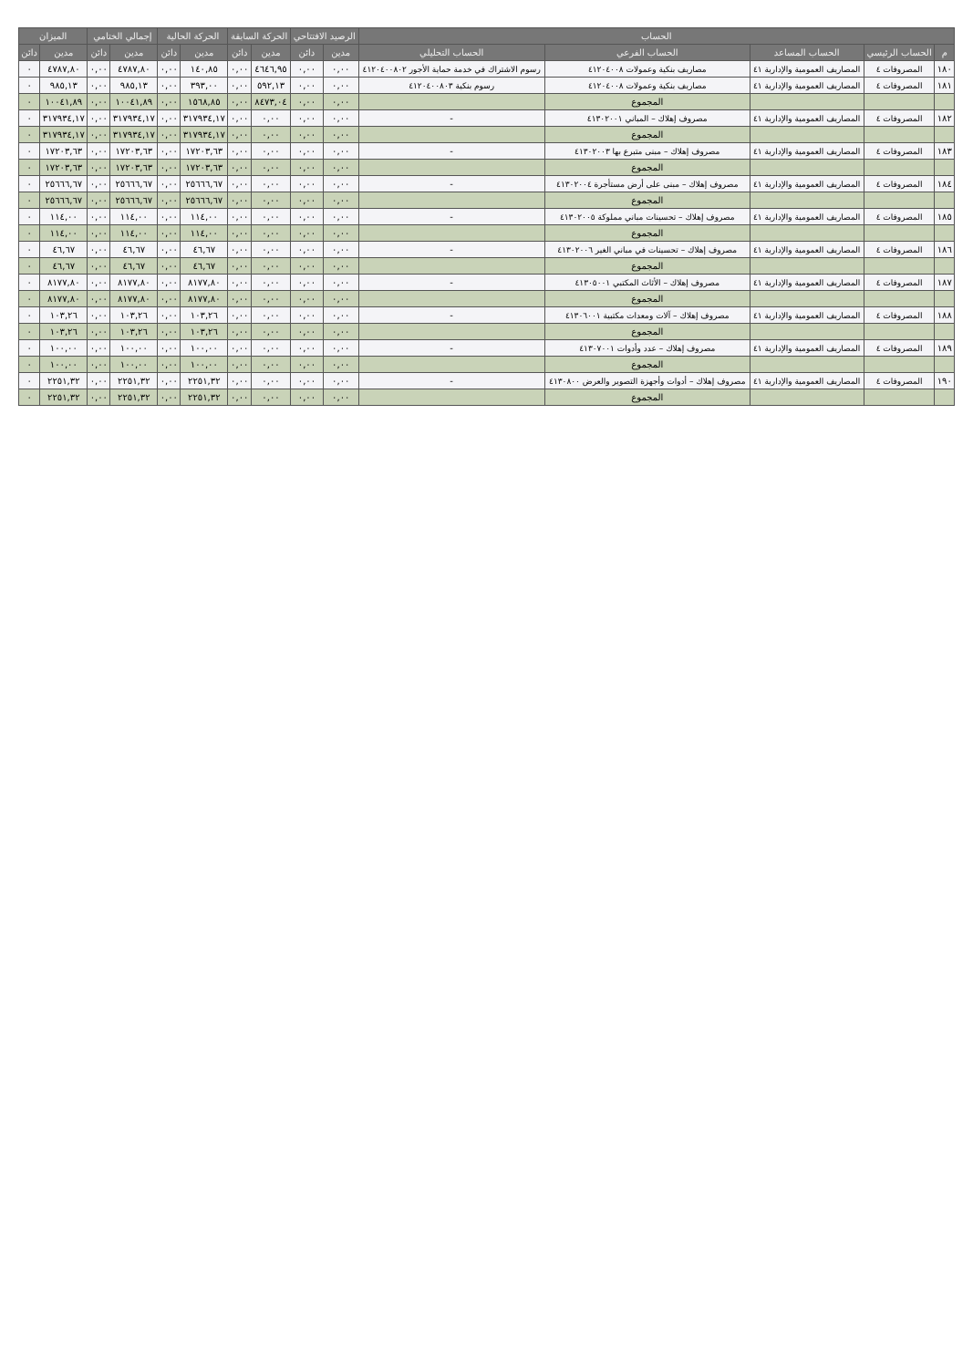| الحساب | | | | | الرصيد الافتتاحي | | الحركة السابقة | | الحركة الحالية | | إجمالي الختامي | | الميزان | |
| --- | --- | --- | --- | --- | --- | --- | --- | --- | --- | --- | --- | --- | --- | --- |
| م | الحساب الرئيسي | الحساب المساعد | الحساب الفرعي | الحساب التحليلي | مدين | دائن | مدين | دائن | مدين | دائن | مدين | دائن | مدين | دائن |
| ١٨٠ | المصروفات ٤ | المصاريف العمومية والإدارية ٤١ | مصاريف بنكية وعمولات ٤١٢٠٤٠٠٨ | رسوم الاشتراك في خدمة حماية الأجور ٤١٢٠٤٠٠٨٠٢ | ٠,٠٠ | ٠,٠٠ | ٤٦٤٦,٩٥ | ٠,٠٠ | ١٤٠,٨٥ | ٠,٠٠ | ٤٧٨٧,٨٠ | ٠,٠٠ | ٤٧٨٧,٨٠ | ٠ |
| ١٨١ | المصروفات ٤ | المصاريف العمومية والإدارية ٤١ | مصاريف بنكية وعمولات ٤١٢٠٤٠٠٨ | رسوم بنكية ٤١٢٠٤٠٠٨٠٣ | ٠,٠٠ | ٠,٠٠ | ٥٩٢,١٣ | ٠,٠٠ | ٣٩٣,٠٠ | ٠,٠٠ | ٩٨٥,١٣ | ٠,٠٠ | ٩٨٥,١٣ | ٠ |
| | | | المجموع | | ٠,٠٠ | ٠,٠٠ | ٨٤٧٣,٠٤ | ٠,٠٠ | ١٥٦٨,٨٥ | ٠,٠٠ | ١٠٠٤١,٨٩ | ٠,٠٠ | ١٠٠٤١,٨٩ | ٠ |
| ١٨٢ | المصروفات ٤ | المصاريف العمومية والإدارية ٤١ | مصروف إهلاك – المباني ٤١٣٠٢٠٠١ | - | ٠,٠٠ | ٠,٠٠ | ٠,٠٠ | ٠,٠٠ | ٣١٧٩٣٤,١٧ | ٠,٠٠ | ٣١٧٩٣٤,١٧ | ٠,٠٠ | ٣١٧٩٣٤,١٧ | ٠ |
| | | | المجموع | | ٠,٠٠ | ٠,٠٠ | ٠,٠٠ | ٠,٠٠ | ٣١٧٩٣٤,١٧ | ٠,٠٠ | ٣١٧٩٣٤,١٧ | ٠,٠٠ | ٣١٧٩٣٤,١٧ | ٠ |
| ١٨٣ | المصروفات ٤ | المصاريف العمومية والإدارية ٤١ | مصروف إهلاك – مبنى متبرع بها ٤١٣٠٢٠٠٣ | - | ٠,٠٠ | ٠,٠٠ | ٠,٠٠ | ٠,٠٠ | ١٧٢٠٣,٦٣ | ٠,٠٠ | ١٧٢٠٣,٦٣ | ٠,٠٠ | ١٧٢٠٣,٦٣ | ٠ |
| | | | المجموع | | ٠,٠٠ | ٠,٠٠ | ٠,٠٠ | ٠,٠٠ | ١٧٢٠٣,٦٣ | ٠,٠٠ | ١٧٢٠٣,٦٣ | ٠,٠٠ | ١٧٢٠٣,٦٣ | ٠ |
| ١٨٤ | المصروفات ٤ | المصاريف العمومية والإدارية ٤١ | مصروف إهلاك – مبنى على أرض مستأجرة ٤١٣٠٢٠٠٤ | - | ٠,٠٠ | ٠,٠٠ | ٠,٠٠ | ٠,٠٠ | ٢٥٦٦٦,٦٧ | ٠,٠٠ | ٢٥٦٦٦,٦٧ | ٠,٠٠ | ٢٥٦٦٦,٦٧ | ٠ |
| | | | المجموع | | ٠,٠٠ | ٠,٠٠ | ٠,٠٠ | ٠,٠٠ | ٢٥٦٦٦,٦٧ | ٠,٠٠ | ٢٥٦٦٦,٦٧ | ٠,٠٠ | ٢٥٦٦٦,٦٧ | ٠ |
| ١٨٥ | المصروفات ٤ | المصاريف العمومية والإدارية ٤١ | مصروف إهلاك – تحسينات مباني مملوكة ٤١٣٠٢٠٠٥ | - | ٠,٠٠ | ٠,٠٠ | ٠,٠٠ | ٠,٠٠ | ١١٤,٠٠ | ٠,٠٠ | ١١٤,٠٠ | ٠,٠٠ | ١١٤,٠٠ | ٠ |
| | | | المجموع | | ٠,٠٠ | ٠,٠٠ | ٠,٠٠ | ٠,٠٠ | ١١٤,٠٠ | ٠,٠٠ | ١١٤,٠٠ | ٠,٠٠ | ١١٤,٠٠ | ٠ |
| ١٨٦ | المصروفات ٤ | المصاريف العمومية والإدارية ٤١ | مصروف إهلاك – تحسينات في مباني الغير ٤١٣٠٢٠٠٦ | - | ٠,٠٠ | ٠,٠٠ | ٠,٠٠ | ٠,٠٠ | ٤٦,٦٧ | ٠,٠٠ | ٤٦,٦٧ | ٠,٠٠ | ٤٦,٦٧ | ٠ |
| | | | المجموع | | ٠,٠٠ | ٠,٠٠ | ٠,٠٠ | ٠,٠٠ | ٤٦,٦٧ | ٠,٠٠ | ٤٦,٦٧ | ٠,٠٠ | ٤٦,٦٧ | ٠ |
| ١٨٧ | المصروفات ٤ | المصاريف العمومية والإدارية ٤١ | مصروف إهلاك – الأثاث المكتبي ٤١٣٠٥٠٠١ | - | ٠,٠٠ | ٠,٠٠ | ٠,٠٠ | ٠,٠٠ | ٨١٧٧,٨٠ | ٠,٠٠ | ٨١٧٧,٨٠ | ٠,٠٠ | ٨١٧٧,٨٠ | ٠ |
| | | | المجموع | | ٠,٠٠ | ٠,٠٠ | ٠,٠٠ | ٠,٠٠ | ٨١٧٧,٨٠ | ٠,٠٠ | ٨١٧٧,٨٠ | ٠,٠٠ | ٨١٧٧,٨٠ | ٠ |
| ١٨٨ | المصروفات ٤ | المصاريف العمومية والإدارية ٤١ | مصروف إهلاك – آلات ومعدات مكتبية ٤١٣٠٦٠٠١ | - | ٠,٠٠ | ٠,٠٠ | ٠,٠٠ | ٠,٠٠ | ١٠٣,٢٦ | ٠,٠٠ | ١٠٣,٢٦ | ٠,٠٠ | ١٠٣,٢٦ | ٠ |
| | | | المجموع | | ٠,٠٠ | ٠,٠٠ | ٠,٠٠ | ٠,٠٠ | ١٠٣,٢٦ | ٠,٠٠ | ١٠٣,٢٦ | ٠,٠٠ | ١٠٣,٢٦ | ٠ |
| ١٨٩ | المصروفات ٤ | المصاريف العمومية والإدارية ٤١ | مصروف إهلاك – عدد وأدوات ٤١٣٠٧٠٠١ | - | ٠,٠٠ | ٠,٠٠ | ٠,٠٠ | ٠,٠٠ | ١٠٠,٠٠ | ٠,٠٠ | ١٠٠,٠٠ | ٠,٠٠ | ١٠٠,٠٠ | ٠ |
| | | | المجموع | | ٠,٠٠ | ٠,٠٠ | ٠,٠٠ | ٠,٠٠ | ١٠٠,٠٠ | ٠,٠٠ | ١٠٠,٠٠ | ٠,٠٠ | ١٠٠,٠٠ | ٠ |
| ١٩٠ | المصروفات ٤ | المصاريف العمومية والإدارية ٤١ | مصروف إهلاك – أدوات وأجهزة التصوير والعرض ٤١٣٠٨٠٠ | - | ٠,٠٠ | ٠,٠٠ | ٠,٠٠ | ٠,٠٠ | ٢٢٥١,٣٢ | ٠,٠٠ | ٢٢٥١,٣٢ | ٠,٠٠ | ٢٢٥١,٣٢ | ٠ |
| | | | المجموع | | ٠,٠٠ | ٠,٠٠ | ٠,٠٠ | ٠,٠٠ | ٢٢٥١,٣٢ | ٠,٠٠ | ٢٢٥١,٣٢ | ٠,٠٠ | ٢٢٥١,٣٢ | ٠ |